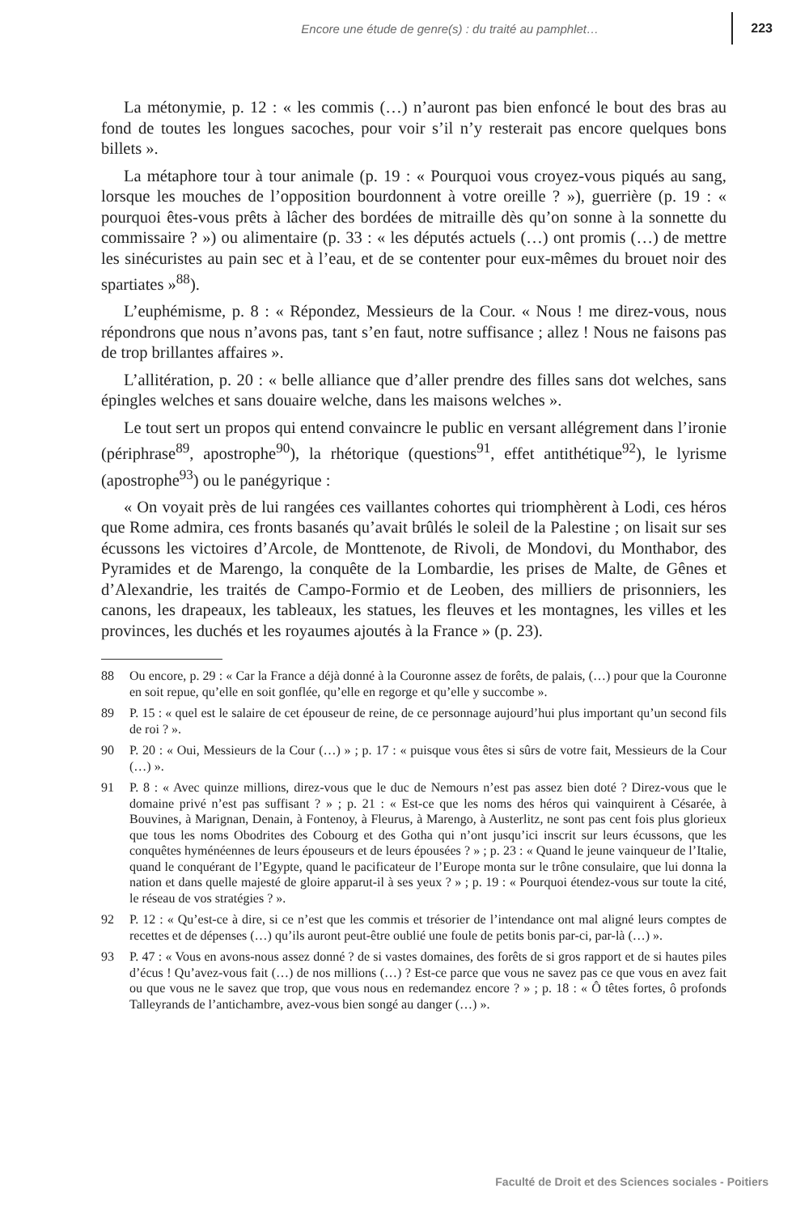Encore une étude de genre(s) : du traité au pamphlet… 223
La métonymie, p. 12 : « les commis (…) n’auront pas bien enfoncé le bout des bras au fond de toutes les longues sacoches, pour voir s’il n’y resterait pas encore quelques bons billets ».
La métaphore tour à tour animale (p. 19 : « Pourquoi vous croyez-vous piqués au sang, lorsque les mouches de l’opposition bourdonnent à votre oreille ? »), guerrière (p. 19 : « pourquoi êtes-vous prêts à lâcher des bordées de mitraille dès qu’on sonne à la sonnette du commissaire ? ») ou alimentaire (p. 33 : « les députés actuels (…) ont promis (…) de mettre les sinécuristes au pain sec et à l’eau, et de se contenter pour eux-mêmes du brouet noir des spartiates »<sup>88</sup>).
L’euphémisme, p. 8 : « Répondez, Messieurs de la Cour. « Nous ! me direz-vous, nous répondrons que nous n’avons pas, tant s’en faut, notre suffisance ; allez ! Nous ne faisons pas de trop brillantes affaires ».
L’allitération, p. 20 : « belle alliance que d’aller prendre des filles sans dot welches, sans épingles welches et sans douaire welche, dans les maisons welches ».
Le tout sert un propos qui entend convaincre le public en versant allégrement dans l’ironie (périphrase<sup>89</sup>, apostrophe<sup>90</sup>), la rhétorique (questions<sup>91</sup>, effet antithétique<sup>92</sup>), le lyrisme (apostrophe<sup>93</sup>) ou le panégyrique :
« On voyait près de lui rangées ces vaillantes cohortes qui triomphèrent à Lodi, ces héros que Rome admira, ces fronts basanés qu’avait brûlés le soleil de la Palestine ; on lisait sur ses écussons les victoires d’Arcole, de Monttenote, de Rivoli, de Mondovi, du Monthabor, des Pyramides et de Marengo, la conquête de la Lombardie, les prises de Malte, de Gênes et d’Alexandrie, les traités de Campo-Formio et de Leoben, des milliers de prisonniers, les canons, les drapeaux, les tableaux, les statues, les fleuves et les montagnes, les villes et les provinces, les duchés et les royaumes ajoutés à la France » (p. 23).
88 Ou encore, p. 29 : « Car la France a déjà donné à la Couronne assez de forêts, de palais, (…) pour que la Couronne en soit repue, qu’elle en soit gonflée, qu’elle en regorge et qu’elle y succombe ».
89 P. 15 : « quel est le salaire de cet épouseur de reine, de ce personnage aujourd’hui plus important qu’un second fils de roi ? ».
90 P. 20 : « Oui, Messieurs de la Cour (…) » ; p. 17 : « puisque vous êtes si sûrs de votre fait, Messieurs de la Cour (…) ».
91 P. 8 : « Avec quinze millions, direz-vous que le duc de Nemours n’est pas assez bien doté ? Direz-vous que le domaine privé n’est pas suffisant ? » ; p. 21 : « Est-ce que les noms des héros qui vainquirent à Césarée, à Bouvines, à Marignan, Denain, à Fontenoy, à Fleurus, à Marengo, à Austerlitz, ne sont pas cent fois plus glorieux que tous les noms Obodrites des Cobourg et des Gotha qui n’ont jusqu’ici inscrit sur leurs écussons, que les conquêtes hyménéennes de leurs épouseurs et de leurs épousées ? » ; p. 23 : « Quand le jeune vainqueur de l’Italie, quand le conquérant de l’Egypte, quand le pacificateur de l’Europe monta sur le trône consulaire, que lui donna la nation et dans quelle majesté de gloire apparut-il à ses yeux ? » ; p. 19 : « Pourquoi étendez-vous sur toute la cité, le réseau de vos stratégies ? ».
92 P. 12 : « Qu’est-ce à dire, si ce n’est que les commis et trésorier de l’intendance ont mal aligné leurs comptes de recettes et de dépenses (…) qu’ils auront peut-être oublié une foule de petits bonis par-ci, par-là (…) ».
93 P. 47 : « Vous en avons-nous assez donné ? de si vastes domaines, des forêts de si gros rapport et de si hautes piles d’écus ! Qu’avez-vous fait (…) de nos millions (…) ? Est-ce parce que vous ne savez pas ce que vous en avez fait ou que vous ne le savez que trop, que vous nous en redemandez encore ? » ; p. 18 : « Ô têtes fortes, ô profonds Talleyrands de l’antichambre, avez-vous bien songé au danger (…) ».
Faculté de Droit et des Sciences sociales - Poitiers